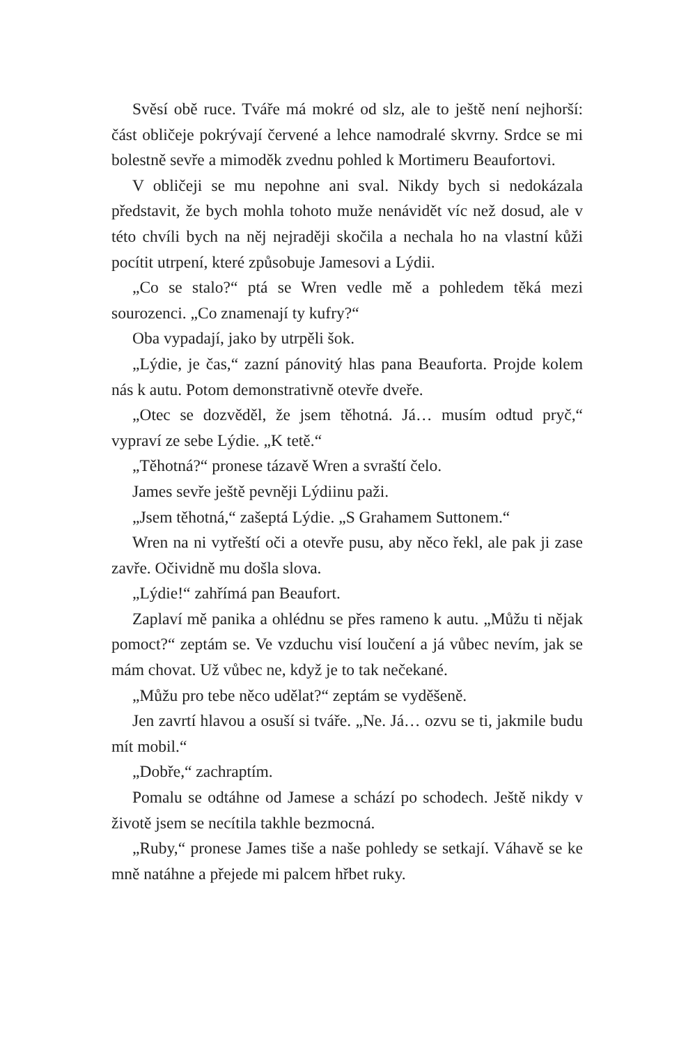Svěsí obě ruce. Tváře má mokré od slz, ale to ještě není nejhorší: část obličeje pokrývají červené a lehce namodralé skvrny. Srdce se mi bolestně sevře a mimoděk zvednu pohled k Mortimeru Beaufortovi.
V obličeji se mu nepohne ani sval. Nikdy bych si nedokázala představit, že bych mohla tohoto muže nenávidět víc než dosud, ale v této chvíli bych na něj nejraději skočila a nechala ho na vlastní kůži pocítit utrpení, které způsobuje Jamesovi a Lýdii.
„Co se stalo?“ ptá se Wren vedle mě a pohledem těká mezi sourozenci. „Co znamenají ty kufry?“
Oba vypadají, jako by utrpěli šok.
„Lýdie, je čas,“ zazní pánovitý hlas pana Beauforta. Projde kolem nás k autu. Potom demonstrativně otevře dveře.
„Otec se dozvěděl, že jsem těhotná. Já… musím odtud pryč,“ vypraví ze sebe Lýdie. „K tetě.“
„Těhotná?“ pronese tázavě Wren a svraští čelo.
James sevře ještě pevněji Lýdiinu paži.
„Jsem těhotná,“ zašeptá Lýdie. „S Grahamem Suttonem.“
Wren na ni vytřeští oči a otevře pusu, aby něco řekl, ale pak ji zase zavře. Očividně mu došla slova.
„Lýdie!“ zahřímá pan Beaufort.
Zaplaví mě panika a ohlédnu se přes rameno k autu. „Můžu ti nějak pomoct?“ zeptám se. Ve vzduchu visí loučení a já vůbec nevím, jak se mám chovat. Už vůbec ne, když je to tak nečekané.
„Můžu pro tebe něco udělat?“ zeptám se vyděšeně.
Jen zavrtí hlavou a osuší si tváře. „Ne. Já… ozvu se ti, jakmile budu mít mobil.“
„Dobře,“ zachraptím.
Pomalu se odtáhne od Jamese a schází po schodech. Ještě nikdy v životě jsem se necítila takhle bezmocná.
„Ruby,“ pronese James tiše a naše pohledy se setkají. Váhavě se ke mně natáhne a přejede mi palcem hřbet ruky.